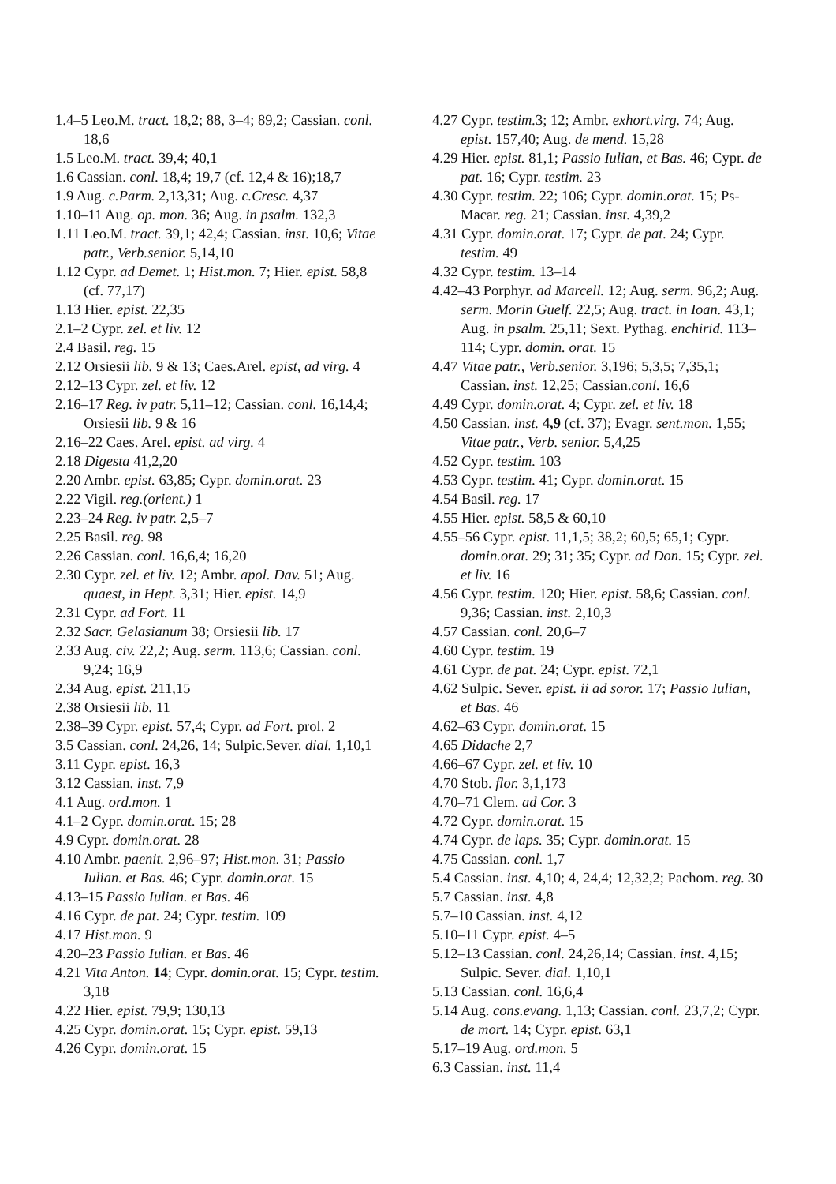1.4–5 Leo.M. tract. 18,2; 88, 3–4; 89,2; Cassian. conl. 18,6
1.5 Leo.M. tract. 39,4; 40,1
1.6 Cassian. conl. 18,4; 19,7 (cf. 12,4 & 16);18,7
1.9 Aug. c.Parm. 2,13,31; Aug. c.Cresc. 4,37
1.10–11 Aug. op. mon. 36; Aug. in psalm. 132,3
1.11 Leo.M. tract. 39,1; 42,4; Cassian. inst. 10,6; Vitae patr., Verb.senior. 5,14,10
1.12 Cypr. ad Demet. 1; Hist.mon. 7; Hier. epist. 58,8 (cf. 77,17)
1.13 Hier. epist. 22,35
2.1–2 Cypr. zel. et liv. 12
2.4 Basil. reg. 15
2.12 Orsiesii lib. 9 & 13; Caes.Arel. epist, ad virg. 4
2.12–13 Cypr. zel. et liv. 12
2.16–17 Reg. iv patr. 5,11–12; Cassian. conl. 16,14,4; Orsiesii lib. 9 & 16
2.16–22 Caes. Arel. epist. ad virg. 4
2.18 Digesta 41,2,20
2.20 Ambr. epist. 63,85; Cypr. domin.orat. 23
2.22 Vigil. reg.(orient.) 1
2.23–24 Reg. iv patr. 2,5–7
2.25 Basil. reg. 98
2.26 Cassian. conl. 16,6,4; 16,20
2.30 Cypr. zel. et liv. 12; Ambr. apol. Dav. 51; Aug. quaest, in Hept. 3,31; Hier. epist. 14,9
2.31 Cypr. ad Fort. 11
2.32 Sacr. Gelasianum 38; Orsiesii lib. 17
2.33 Aug. civ. 22,2; Aug. serm. 113,6; Cassian. conl. 9,24; 16,9
2.34 Aug. epist. 211,15
2.38 Orsiesii lib. 11
2.38–39 Cypr. epist. 57,4; Cypr. ad Fort. prol. 2
3.5 Cassian. conl. 24,26, 14; Sulpic.Sever. dial. 1,10,1
3.11 Cypr. epist. 16,3
3.12 Cassian. inst. 7,9
4.1 Aug. ord.mon. 1
4.1–2 Cypr. domin.orat. 15; 28
4.9 Cypr. domin.orat. 28
4.10 Ambr. paenit. 2,96–97; Hist.mon. 31; Passio Iulian. et Bas. 46; Cypr. domin.orat. 15
4.13–15 Passio Iulian. et Bas. 46
4.16 Cypr. de pat. 24; Cypr. testim. 109
4.17 Hist.mon. 9
4.20–23 Passio Iulian. et Bas. 46
4.21 Vita Anton. 14; Cypr. domin.orat. 15; Cypr. testim. 3,18
4.22 Hier. epist. 79,9; 130,13
4.25 Cypr. domin.orat. 15; Cypr. epist. 59,13
4.26 Cypr. domin.orat. 15
4.27 Cypr. testim. 3; 12; Ambr. exhort.virg. 74; Aug. epist. 157,40; Aug. de mend. 15,28
4.29 Hier. epist. 81,1; Passio Iulian, et Bas. 46; Cypr. de pat. 16; Cypr. testim. 23
4.30 Cypr. testim. 22; 106; Cypr. domin.orat. 15; Ps-Macar. reg. 21; Cassian. inst. 4,39,2
4.31 Cypr. domin.orat. 17; Cypr. de pat. 24; Cypr. testim. 49
4.32 Cypr. testim. 13–14
4.42–43 Porphyr. ad Marcell. 12; Aug. serm. 96,2; Aug. serm. Morin Guelf. 22,5; Aug. tract. in Ioan. 43,1; Aug. in psalm. 25,11; Sext. Pythag. enchirid. 113–114; Cypr. domin. orat. 15
4.47 Vitae patr., Verb.senior. 3,196; 5,3,5; 7,35,1; Cassian. inst. 12,25; Cassian.conl. 16,6
4.49 Cypr. domin.orat. 4; Cypr. zel. et liv. 18
4.50 Cassian. inst. 4,9 (cf. 37); Evagr. sent.mon. 1,55; Vitae patr., Verb. senior. 5,4,25
4.52 Cypr. testim. 103
4.53 Cypr. testim. 41; Cypr. domin.orat. 15
4.54 Basil. reg. 17
4.55 Hier. epist. 58,5 & 60,10
4.55–56 Cypr. epist. 11,1,5; 38,2; 60,5; 65,1; Cypr. domin.orat. 29; 31; 35; Cypr. ad Don. 15; Cypr. zel. et liv. 16
4.56 Cypr. testim. 120; Hier. epist. 58,6; Cassian. conl. 9,36; Cassian. inst. 2,10,3
4.57 Cassian. conl. 20,6–7
4.60 Cypr. testim. 19
4.61 Cypr. de pat. 24; Cypr. epist. 72,1
4.62 Sulpic. Sever. epist. ii ad soror. 17; Passio Iulian, et Bas. 46
4.62–63 Cypr. domin.orat. 15
4.65 Didache 2,7
4.66–67 Cypr. zel. et liv. 10
4.70 Stob. flor. 3,1,173
4.70–71 Clem. ad Cor. 3
4.72 Cypr. domin.orat. 15
4.74 Cypr. de laps. 35; Cypr. domin.orat. 15
4.75 Cassian. conl. 1,7
5.4 Cassian. inst. 4,10; 4, 24,4; 12,32,2; Pachom. reg. 30
5.7 Cassian. inst. 4,8
5.7–10 Cassian. inst. 4,12
5.10–11 Cypr. epist. 4–5
5.12–13 Cassian. conl. 24,26,14; Cassian. inst. 4,15; Sulpic. Sever. dial. 1,10,1
5.13 Cassian. conl. 16,6,4
5.14 Aug. cons.evang. 1,13; Cassian. conl. 23,7,2; Cypr. de mort. 14; Cypr. epist. 63,1
5.17–19 Aug. ord.mon. 5
6.3 Cassian. inst. 11,4